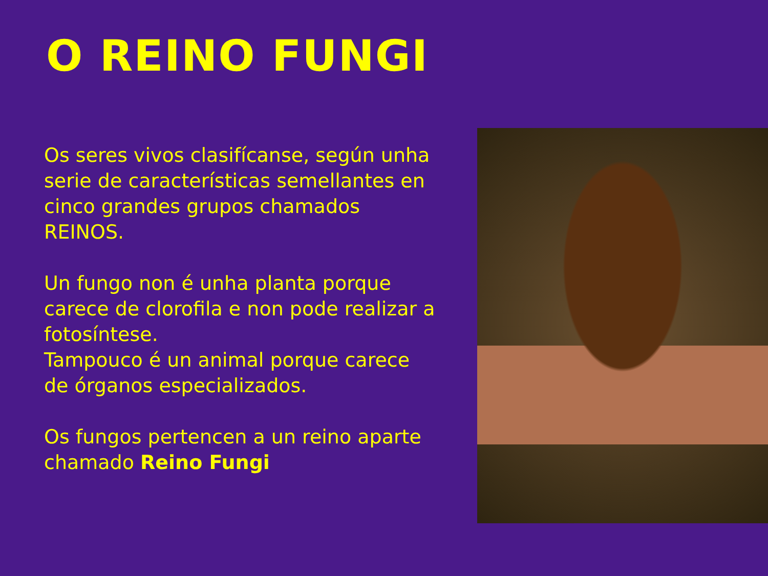O REINO FUNGI
Os seres vivos clasifícanse, según unha serie de características semellantes en cinco grandes grupos chamados REINOS.
Un fungo non é unha planta porque carece de clorofila e non pode realizar a fotosíntese.
Tampouco é un animal porque carece de órganos especializados.
Os fungos pertencen a un reino aparte chamado Reino Fungi